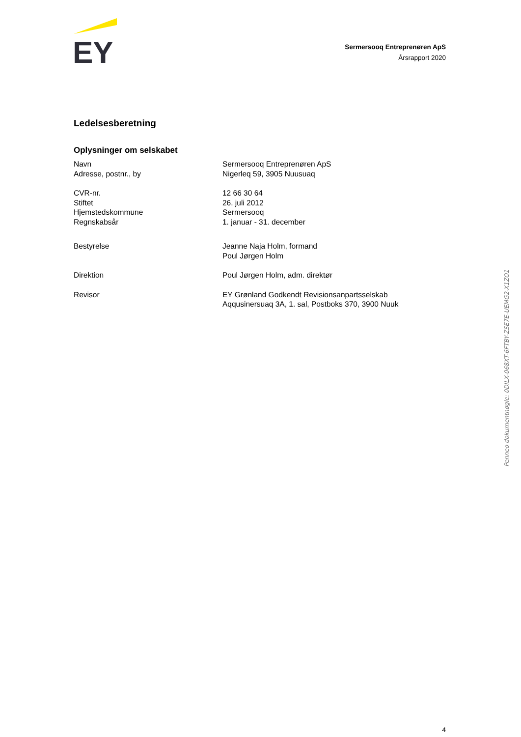EY
Sermersooq Entreprenøren ApS
Årsrapport 2020
Ledelsesberetning
Oplysninger om selskabet
| Navn | Sermersooq Entreprenøren ApS |
| Adresse, postnr., by | Nigerleq 59, 3905 Nuusuaq |
| CVR-nr. | 12 66 30 64 |
| Stiftet | 26. juli 2012 |
| Hjemstedskommune | Sermersooq |
| Regnskabsår | 1. januar - 31. december |
| Bestyrelse | Jeanne Naja Holm, formand Poul Jørgen Holm |
| Direktion | Poul Jørgen Holm, adm. direktør |
| Revisor | EY Grønland Godkendt Revisionsanpartsselskab Aqqusinersuaq 3A, 1. sal, Postboks 370, 3900 Nuuk |
4
Penneo dokumentnøgle: 0DILX-068XT-6FTBY-ZSE7E-UEMG2-X1ZO1